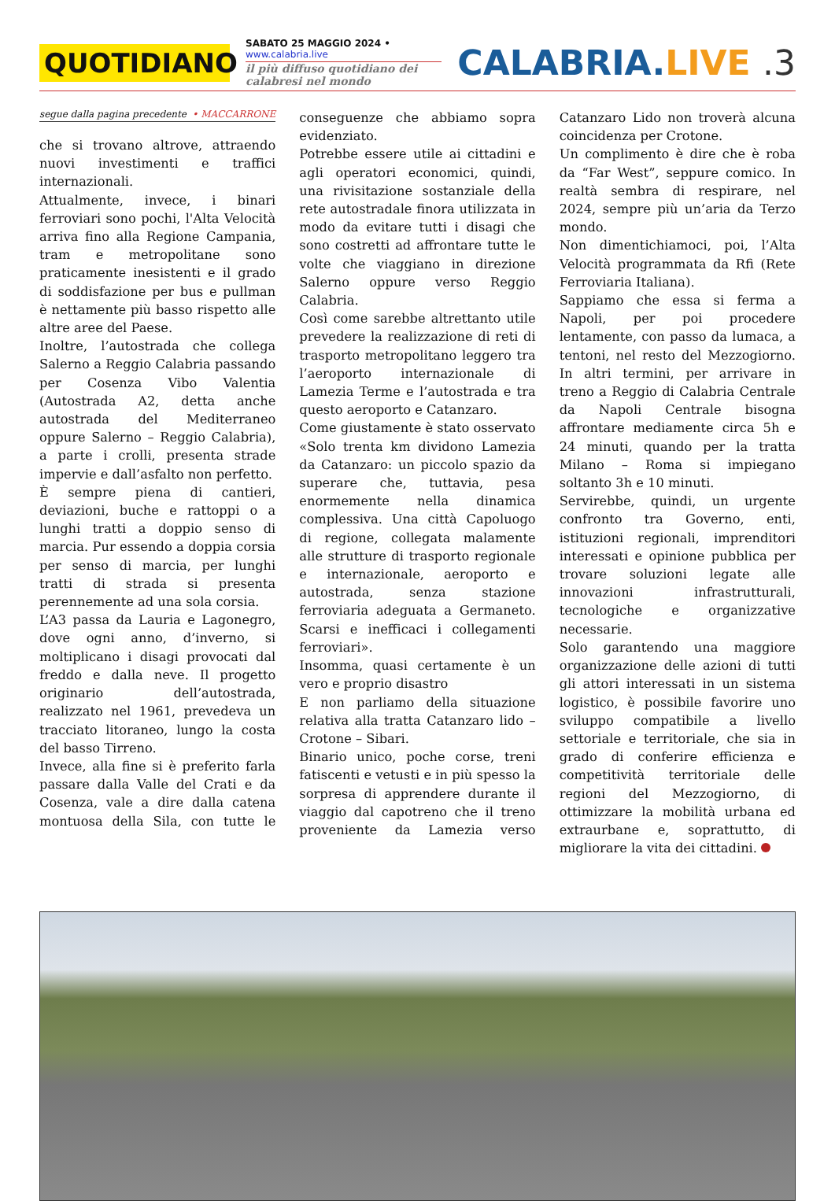QUOTIDIANO
SABATO 25 MAGGIO 2024 • www.calabria.live
il più diffuso quotidiano dei calabresi nel mondo
CALABRIA.LIVE .3
segue dalla pagina precedente • MACCARRONE
che si trovano altrove, attraendo nuovi investimenti e traffici internazionali.
Attualmente, invece, i binari ferroviari sono pochi, l'Alta Velocità arriva fino alla Regione Campania, tram e metropolitane sono praticamente inesistenti e il grado di soddisfazione per bus e pullman è nettamente più basso rispetto alle altre aree del Paese.
Inoltre, l’autostrada che collega Salerno a Reggio Calabria passando per Cosenza Vibo Valentia (Autostrada A2, detta anche autostrada del Mediterraneo oppure Salerno – Reggio Calabria), a parte i crolli, presenta strade impervie e dall’asfalto non perfetto.
È sempre piena di cantieri, deviazioni, buche e rattoppi o a lunghi tratti a doppio senso di marcia. Pur essendo a doppia corsia per senso di marcia, per lunghi tratti di strada si presenta perennemente ad una sola corsia.
L’A3 passa da Lauria e Lagonegro, dove ogni anno, d’inverno, si moltiplicano i disagi provocati dal freddo e dalla neve. Il progetto originario dell’autostrada, realizzato nel 1961, prevedeva un tracciato litoraneo, lungo la costa del basso Tirreno.
Invece, alla fine si è preferito farla passare dalla Valle del Crati e da Cosenza, vale a dire dalla catena montuosa della Sila, con tutte le conseguenze che abbiamo sopra evidenziato.
Potrebbe essere utile ai cittadini e agli operatori economici, quindi, una rivisitazione sostanziale della rete autostradale finora utilizzata in modo da evitare tutti i disagi che sono costretti ad affrontare tutte le volte che viaggiano in direzione Salerno oppure verso Reggio Calabria.
Così come sarebbe altrettanto utile prevedere la realizzazione di reti di trasporto metropolitano leggero tra l’aeroporto internazionale di Lamezia Terme e l’autostrada e tra questo aeroporto e Catanzaro.
Come giustamente è stato osservato «Solo trenta km dividono Lamezia da Catanzaro: un piccolo spazio da superare che, tuttavia, pesa enormemente nella dinamica complessiva. Una città Capoluogo di regione, collegata malamente alle strutture di trasporto regionale e internazionale, aeroporto e autostrada, senza stazione ferroviaria adeguata a Germaneto. Scarsi e inefficaci i collegamenti ferroviari».
Insomma, quasi certamente è un vero e proprio disastro
E non parliamo della situazione relativa alla tratta Catanzaro lido – Crotone – Sibari.
Binario unico, poche corse, treni fatiscenti e vetusti e in più spesso la sorpresa di apprendere durante il viaggio dal capotreno che il treno proveniente da Lamezia verso Catanzaro Lido non troverà alcuna coincidenza per Crotone.
Un complimento è dire che è roba da “Far West”, seppure comico. In realtà sembra di respirare, nel 2024, sempre più un’aria da Terzo mondo.
Non dimentichiamoci, poi, l’Alta Velocità programmata da Rfi (Rete Ferroviaria Italiana).
Sappiamo che essa si ferma a Napoli, per poi procedere lentamente, con passo da lumaca, a tentoni, nel resto del Mezzogiorno. In altri termini, per arrivare in treno a Reggio di Calabria Centrale da Napoli Centrale bisogna affrontare mediamente circa 5h e 24 minuti, quando per la tratta Milano – Roma si impiegano soltanto 3h e 10 minuti.
Servirebbe, quindi, un urgente confronto tra Governo, enti, istituzioni regionali, imprenditori interessati e opinione pubblica per trovare soluzioni legate alle innovazioni infrastrutturali, tecnologiche e organizzative necessarie.
Solo garantendo una maggiore organizzazione delle azioni di tutti gli attori interessati in un sistema logistico, è possibile favorire uno sviluppo compatibile a livello settoriale e territoriale, che sia in grado di conferire efficienza e competitività territoriale delle regioni del Mezzogiorno, di ottimizzare la mobilità urbana ed extraurbane e, soprattutto, di migliorare la vita dei cittadini.